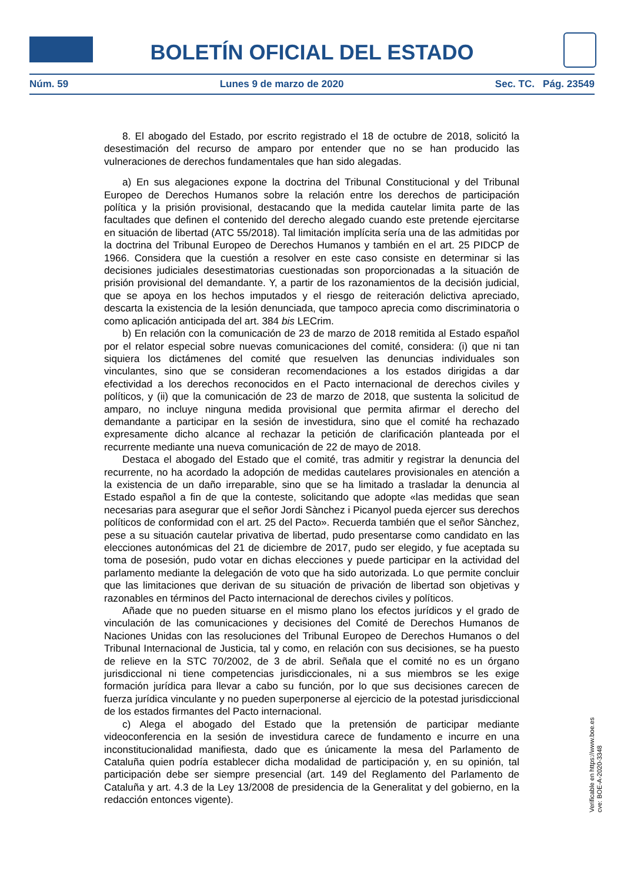BOLETÍN OFICIAL DEL ESTADO
Núm. 59 Lunes 9 de marzo de 2020 Sec. TC. Pág. 23549
8. El abogado del Estado, por escrito registrado el 18 de octubre de 2018, solicitó la desestimación del recurso de amparo por entender que no se han producido las vulneraciones de derechos fundamentales que han sido alegadas.
a) En sus alegaciones expone la doctrina del Tribunal Constitucional y del Tribunal Europeo de Derechos Humanos sobre la relación entre los derechos de participación política y la prisión provisional, destacando que la medida cautelar limita parte de las facultades que definen el contenido del derecho alegado cuando este pretende ejercitarse en situación de libertad (ATC 55/2018). Tal limitación implícita sería una de las admitidas por la doctrina del Tribunal Europeo de Derechos Humanos y también en el art. 25 PIDCP de 1966. Considera que la cuestión a resolver en este caso consiste en determinar si las decisiones judiciales desestimatorias cuestionadas son proporcionadas a la situación de prisión provisional del demandante. Y, a partir de los razonamientos de la decisión judicial, que se apoya en los hechos imputados y el riesgo de reiteración delictiva apreciado, descarta la existencia de la lesión denunciada, que tampoco aprecia como discriminatoria o como aplicación anticipada del art. 384 bis LECrim.
b) En relación con la comunicación de 23 de marzo de 2018 remitida al Estado español por el relator especial sobre nuevas comunicaciones del comité, considera: (i) que ni tan siquiera los dictámenes del comité que resuelven las denuncias individuales son vinculantes, sino que se consideran recomendaciones a los estados dirigidas a dar efectividad a los derechos reconocidos en el Pacto internacional de derechos civiles y políticos, y (ii) que la comunicación de 23 de marzo de 2018, que sustenta la solicitud de amparo, no incluye ninguna medida provisional que permita afirmar el derecho del demandante a participar en la sesión de investidura, sino que el comité ha rechazado expresamente dicho alcance al rechazar la petición de clarificación planteada por el recurrente mediante una nueva comunicación de 22 de mayo de 2018.
Destaca el abogado del Estado que el comité, tras admitir y registrar la denuncia del recurrente, no ha acordado la adopción de medidas cautelares provisionales en atención a la existencia de un daño irreparable, sino que se ha limitado a trasladar la denuncia al Estado español a fin de que la conteste, solicitando que adopte «las medidas que sean necesarias para asegurar que el señor Jordi Sànchez i Picanyol pueda ejercer sus derechos políticos de conformidad con el art. 25 del Pacto». Recuerda también que el señor Sànchez, pese a su situación cautelar privativa de libertad, pudo presentarse como candidato en las elecciones autonómicas del 21 de diciembre de 2017, pudo ser elegido, y fue aceptada su toma de posesión, pudo votar en dichas elecciones y puede participar en la actividad del parlamento mediante la delegación de voto que ha sido autorizada. Lo que permite concluir que las limitaciones que derivan de su situación de privación de libertad son objetivas y razonables en términos del Pacto internacional de derechos civiles y políticos.
Añade que no pueden situarse en el mismo plano los efectos jurídicos y el grado de vinculación de las comunicaciones y decisiones del Comité de Derechos Humanos de Naciones Unidas con las resoluciones del Tribunal Europeo de Derechos Humanos o del Tribunal Internacional de Justicia, tal y como, en relación con sus decisiones, se ha puesto de relieve en la STC 70/2002, de 3 de abril. Señala que el comité no es un órgano jurisdiccional ni tiene competencias jurisdiccionales, ni a sus miembros se les exige formación jurídica para llevar a cabo su función, por lo que sus decisiones carecen de fuerza jurídica vinculante y no pueden superponerse al ejercicio de la potestad jurisdiccional de los estados firmantes del Pacto internacional.
c) Alega el abogado del Estado que la pretensión de participar mediante videoconferencia en la sesión de investidura carece de fundamento e incurre en una inconstitucionalidad manifiesta, dado que es únicamente la mesa del Parlamento de Cataluña quien podría establecer dicha modalidad de participación y, en su opinión, tal participación debe ser siempre presencial (art. 149 del Reglamento del Parlamento de Cataluña y art. 4.3 de la Ley 13/2008 de presidencia de la Generalitat y del gobierno, en la redacción entonces vigente).
Verificable en https://www.boe.es
cve: BOE-A-2020-3348